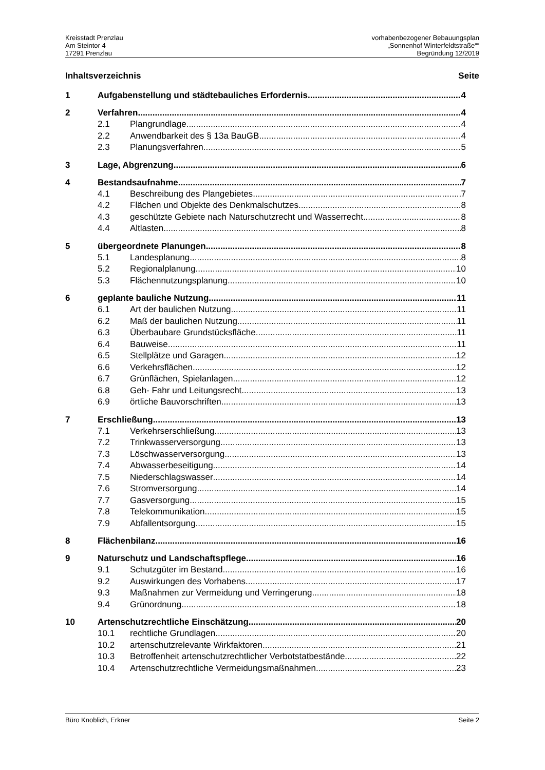Kreisstadt Prenzlau
Am Steintor 4
17291 Prenzlau
vorhabenbezogener Bebauungsplan
„Sonnenhof Winterfeldtstraße““
Begründung 12/2019
Inhaltsverzeichnis Seite
1 Aufgabenstellung und städtebauliches Erfordernis 4
2 Verfahren 4
2.1 Plangrundlage 4
2.2 Anwendbarkeit des § 13a BauGB 4
2.3 Planungsverfahren 5
3 Lage, Abgrenzung 6
4 Bestandsaufnahme 7
4.1 Beschreibung des Plangebietes 7
4.2 Flächen und Objekte des Denkmalschutzes 8
4.3 geschützte Gebiete nach Naturschutzrecht und Wasserrecht 8
4.4 Altlasten 8
5 übergeordnete Planungen 8
5.1 Landesplanung 8
5.2 Regionalplanung 10
5.3 Flächennutzungsplanung 10
6 geplante bauliche Nutzung 11
6.1 Art der baulichen Nutzung 11
6.2 Maß der baulichen Nutzung 11
6.3 Überbaubare Grundstücksfläche 11
6.4 Bauweise 11
6.5 Stellplätze und Garagen 12
6.6 Verkehrsflächen 12
6.7 Grünflächen, Spielanlagen 12
6.8 Geh- Fahr und Leitungsrecht 13
6.9 örtliche Bauvorschriften 13
7 Erschließung 13
7.1 Verkehrserschließung 13
7.2 Trinkwasserversorgung 13
7.3 Löschwasserversorgung 13
7.4 Abwasserbeseitigung 14
7.5 Niederschlagswasser 14
7.6 Stromversorgung 14
7.7 Gasversorgung 15
7.8 Telekommunikation 15
7.9 Abfallentsorgung 15
8 Flächenbilanz 16
9 Naturschutz und Landschaftspflege 16
9.1 Schutzgüter im Bestand 16
9.2 Auswirkungen des Vorhabens 17
9.3 Maßnahmen zur Vermeidung und Verringerung 18
9.4 Grünordnung 18
10 Artenschutzrechtliche Einschätzung 20
10.1 rechtliche Grundlagen 20
10.2 artenschutzrelevante Wirkfaktoren 21
10.3 Betroffenheit artenschutzrechtlicher Verbotstatbestände 22
10.4 Artenschutzrechtliche Vermeidungsmaßnahmen 23
Büro Knoblich, Erkner Seite 2